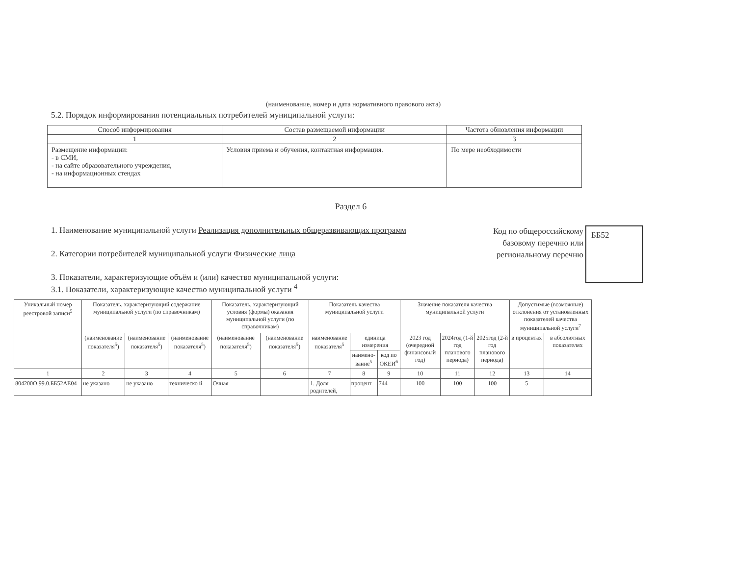(наименование, номер и дата нормативного правового акта)
5.2. Порядок информирования потенциальных потребителей муниципальной услуги:
| Способ информирования | Состав размещаемой информации | Частота обновления информации |
| --- | --- | --- |
| 1 | 2 | 3 |
| Размещение информации: - в СМИ, - на сайте образовательного учреждения, - на информационных стендах | Условия приема и обучения, контактная информация. | По мере необходимости |
Раздел 6
1. Наименование муниципальной услуги Реализация дополнительных общеразвивающих программ
2. Категории потребителей муниципальной услуги Физические лица
3. Показатели, характеризующие объём и (или) качество муниципальной услуги:
3.1. Показатели, характеризующие качество муниципальной услуги <sup>4</sup>
Код по общероссийскому базовому перечню или региональному перечню
ББ52
| Уникальный номер реестровой записи<sup>5</sup> | Показатель, характеризующий содержание муниципальной услуги (по справочникам) | | | Показатель, характеризующий условия (формы) оказания муниципальной услуги (по справочникам) | | Показатель качества муниципальной услуги | | | Значение показателя качества муниципальной услуги | | | Допустимые (возможные) отклонения от установленных показателей качества муниципальной услуги<sup>7</sup> | |
| --- | --- | --- | --- | --- | --- | --- | --- | --- | --- | --- | --- | --- | --- |
| | (наименование показателя<sup>5</sup>) | (наименование показателя<sup>5</sup>) | (наименование показателя<sup>5</sup>) | (наименование показателя<sup>5</sup>) | (наименование показателя<sup>5</sup>) | наименование показателя<sup>5</sup> | единица измерения | | 2023 год (очередной финансовый год) | 2024год (1-й год планового периода) | 2025год (2-й год планового периода) | в процентах | в абсолютных показателях |
| | | | | | | | наимено-вание<sup>5</sup> | код по ОКЕИ<sup>6</sup> | | | | | |
| 1 | 2 | 3 | 4 | 5 | 6 | 7 | 8 | 9 | 10 | 11 | 12 | 13 | 14 |
| 804200О.99.0.ББ52АЕ04 | не указано | не указано | техническо й | Очная | | 1. Доля родителей, | процент | 744 | 100 | 100 | 100 | 5 | |